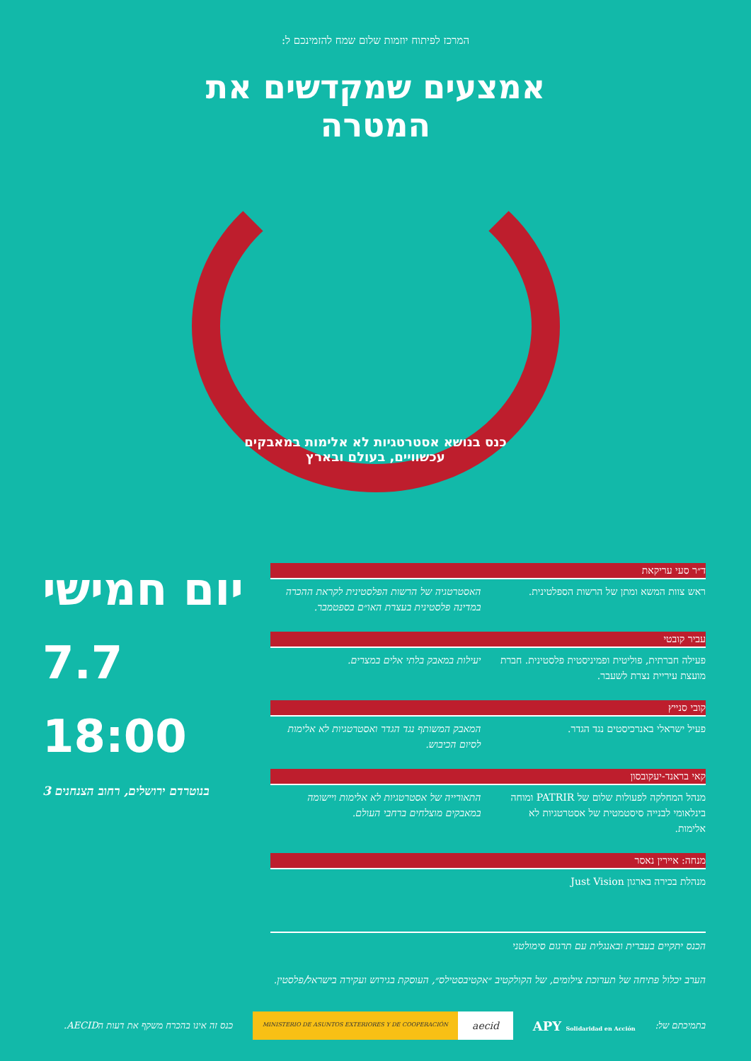המרכז לפיתוח יוזמות שלום שמח להזמינכם ל:
אמצעים שמקדשים את המטרה
כנס בנושא אסטרטגיות לא אלימות במאבקים עכשוויים, בעולם ובארץ
ד״ר סעי עריקאת
ראש צוות המשא ומתן של הרשות הספלטינית.
האסטרטגיה של הרשות הפלסטינית לקראת ההכרה במדינה פלסטינית בעצרת האו״ם בספטמבר.
עביר קובטי
פעילה חברתית, פוליטית ופמיניסטית פלסטינית. חברת מועצת עיריית נצרת לשעבר.
יעילות במאבק בלתי אלים במצרים.
קובי סנייץ
פעיל ישראלי באנרכיסטים נגד הגדר.
המאבק המשותף נגד הגדר ואסטרטגיות לא אלימות לסיום הכיבוש.
קאי בראנד-יעקובסון
מנהל המחלקה לפעולות שלום של PATRIR ומוחה בינלאומי לבנייה סיסטמטית של אסטרטגיות לא אלימות.
התאורייה של אסטרטגיות לא אלימות ויישומה במאבקים מוצלחים ברחבי העולם.
מנחה: איירין נאסר
מנהלת בכירה בארגון Just Vision
הכנס יתקיים בעברית ובאנגלית עם תרגום סימולטני
הערב יכלול פתיחה של תערוכת צילומים, של הקולקטיב ״אקטיבסטילס״, העוסקת בגירוש ועקירה בישראל/פלסטין.
יום חמישי
7.7
18:00
בנוטרדם ירושלים, רחוב הצנחנים 3
בתמיכתם של: APY Solidaridad en Acción MINISTERIO DE ASUNTOS EXTERIORES Y DE COOPERACIÓN aecid כנס זה אינו בהכרח משקף את דעות הAECID.